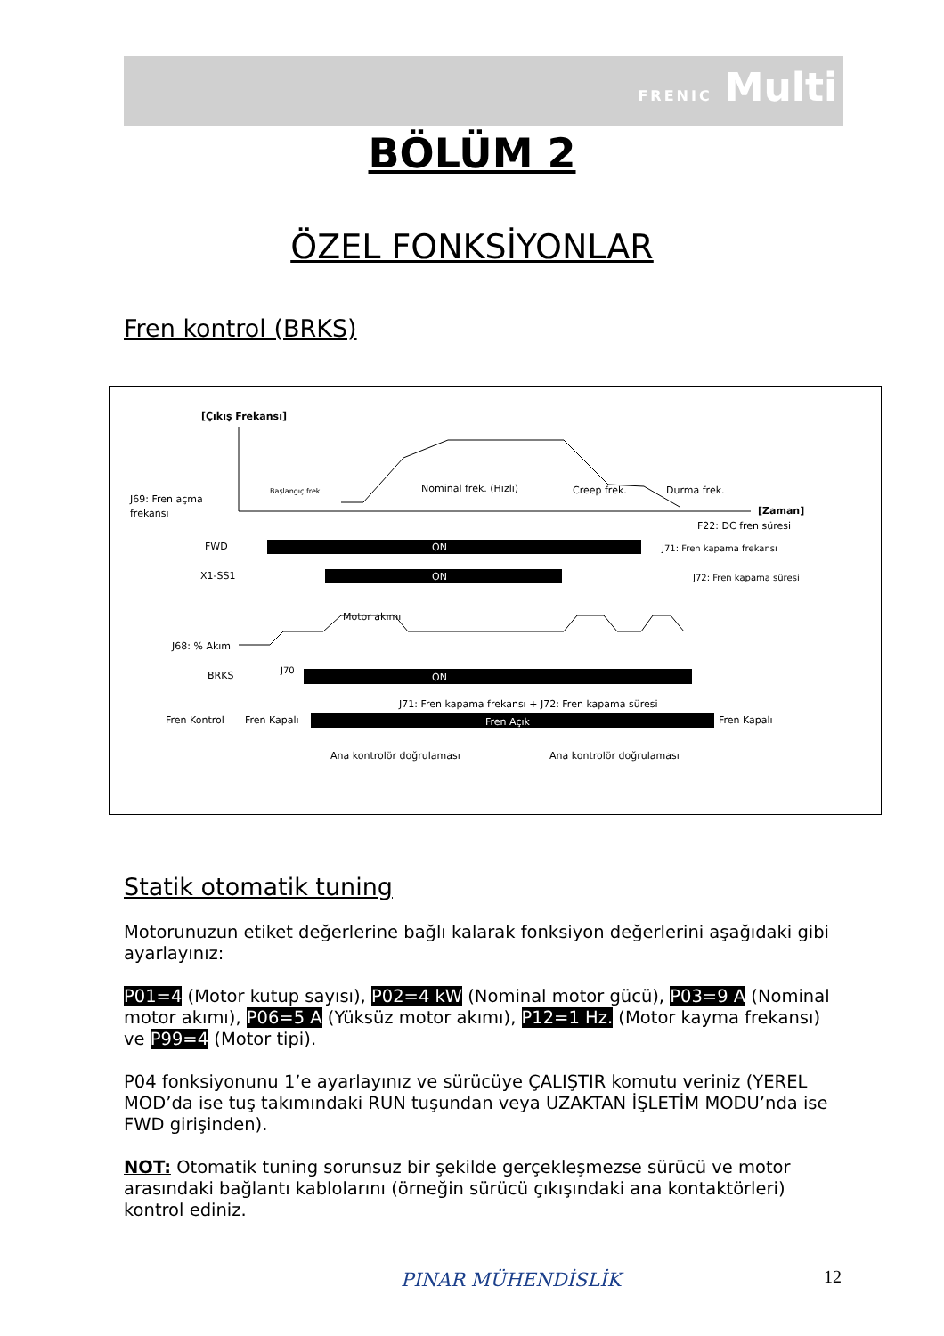FRENIC Multi
BÖLÜM 2
ÖZEL FONKSİYONLAR
Fren kontrol (BRKS)
[Çıkış Frekansı]
[Zaman]
J69: Fren açma
frekansı
Başlangıç frek.
Nominal frek. (Hızlı)
Creep frek.
Durma frek.
F22: DC fren süresi
J71: Fren kapama frekansı
J72: Fren kapama süresi
FWD
ON
X1-SS1
ON
J68: % Akım
Motor akımı
J70
BRKS
ON
J71: Fren kapama frekansı + J72: Fren kapama süresi
Fren Kontrol
Fren Kapalı
Fren Açık
Fren Kapalı
Ana kontrolör doğrulaması
Ana kontrolör doğrulaması
Statik otomatik tuning
Motorunuzun etiket değerlerine bağlı kalarak fonksiyon değerlerini aşağıdaki gibi ayarlayınız:
P01=4 (Motor kutup sayısı), P02=4 kW (Nominal motor gücü), P03=9 A (Nominal motor akımı), P06=5 A (Yüksüz motor akımı), P12=1 Hz. (Motor kayma frekansı) ve P99=4 (Motor tipi).
P04 fonksiyonunu 1’e ayarlayınız ve sürücüye ÇALIŞTIR komutu veriniz (YEREL MOD’da ise tuş takımındaki RUN tuşundan veya UZAKTAN İŞLETİM MODU’nda ise FWD girişinden).
NOT: Otomatik tuning sorunsuz bir şekilde gerçekleşmezse sürücü ve motor arasındaki bağlantı kablolarını (örneğin sürücü çıkışındaki ana kontaktörleri) kontrol ediniz.
PINAR MÜHENDİSLİK 12